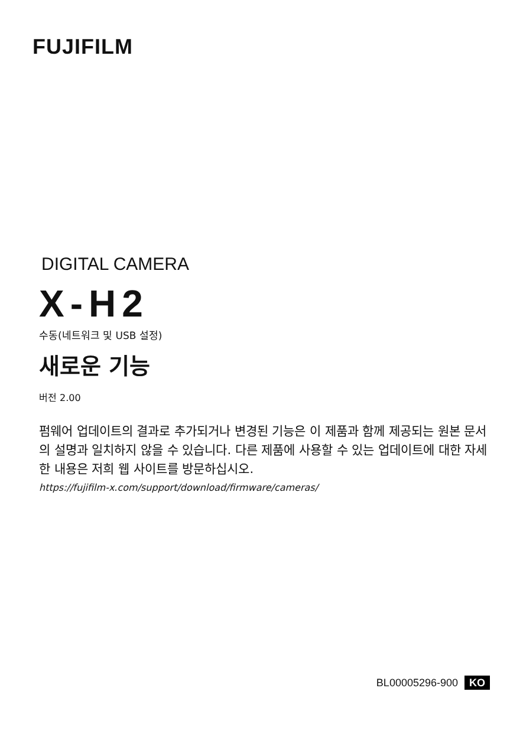FUJIFILM
DIGITAL CAMERA
X-H2
수동(네트워크 및 USB 설정)
새로운 기능
버전 2.00
펌웨어 업데이트의 결과로 추가되거나 변경된 기능은 이 제품과 함께 제공되는 원본 문서의 설명과 일치하지 않을 수 있습니다. 다른 제품에 사용할 수 있는 업데이트에 대한 자세한 내용은 저희 웹 사이트를 방문하십시오.
https://fujifilm-x.com/support/download/firmware/cameras/
BL00005296-900 KO